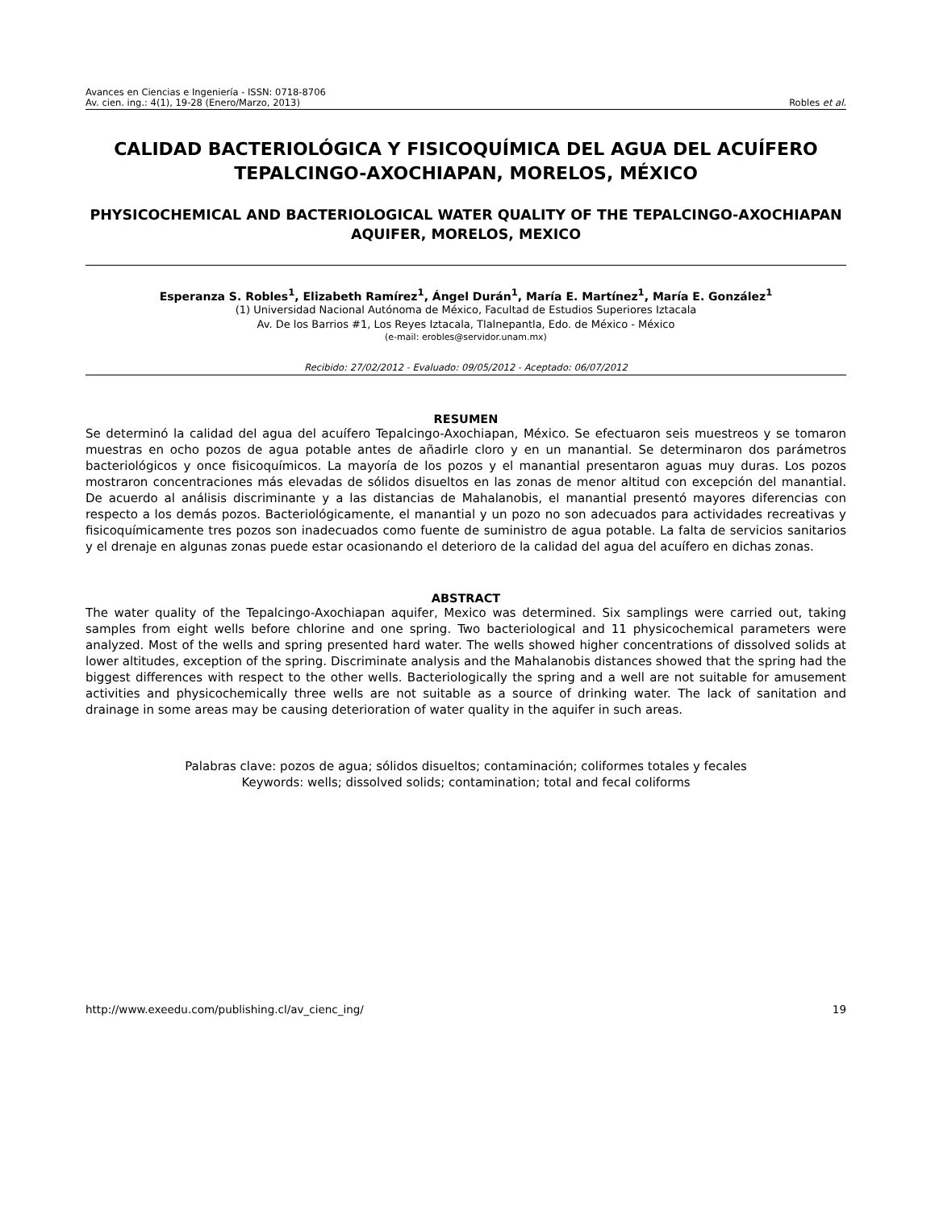Avances en Ciencias e Ingeniería - ISSN: 0718-8706
Av. cien. ing.: 4(1), 19-28 (Enero/Marzo, 2013) Robles et al.
CALIDAD BACTERIOLÓGICA Y FISICOQUÍMICA DEL AGUA DEL ACUÍFERO TEPALCINGO-AXOCHIAPAN, MORELOS, MÉXICO
PHYSICOCHEMICAL AND BACTERIOLOGICAL WATER QUALITY OF THE TEPALCINGO-AXOCHIAPAN AQUIFER, MORELOS, MEXICO
Esperanza S. Robles<sup>1</sup>, Elizabeth Ramírez<sup>1</sup>, Ángel Durán<sup>1</sup>, María E. Martínez<sup>1</sup>, María E. González<sup>1</sup>
(1) Universidad Nacional Autónoma de México, Facultad de Estudios Superiores Iztacala
Av. De los Barrios #1, Los Reyes Iztacala, Tlalnepantla, Edo. de México - México
(e-mail: erobles@servidor.unam.mx)
Recibido: 27/02/2012 - Evaluado: 09/05/2012 - Aceptado: 06/07/2012
RESUMEN
Se determinó la calidad del agua del acuífero Tepalcingo-Axochiapan, México. Se efectuaron seis muestreos y se tomaron muestras en ocho pozos de agua potable antes de añadirle cloro y en un manantial. Se determinaron dos parámetros bacteriológicos y once fisicoquímicos. La mayoría de los pozos y el manantial presentaron aguas muy duras. Los pozos mostraron concentraciones más elevadas de sólidos disueltos en las zonas de menor altitud con excepción del manantial. De acuerdo al análisis discriminante y a las distancias de Mahalanobis, el manantial presentó mayores diferencias con respecto a los demás pozos. Bacteriológicamente, el manantial y un pozo no son adecuados para actividades recreativas y fisicoquímicamente tres pozos son inadecuados como fuente de suministro de agua potable. La falta de servicios sanitarios y el drenaje en algunas zonas puede estar ocasionando el deterioro de la calidad del agua del acuífero en dichas zonas.
ABSTRACT
The water quality of the Tepalcingo-Axochiapan aquifer, Mexico was determined. Six samplings were carried out, taking samples from eight wells before chlorine and one spring. Two bacteriological and 11 physicochemical parameters were analyzed. Most of the wells and spring presented hard water. The wells showed higher concentrations of dissolved solids at lower altitudes, exception of the spring. Discriminate analysis and the Mahalanobis distances showed that the spring had the biggest differences with respect to the other wells. Bacteriologically the spring and a well are not suitable for amusement activities and physicochemically three wells are not suitable as a source of drinking water. The lack of sanitation and drainage in some areas may be causing deterioration of water quality in the aquifer in such areas.
Palabras clave: pozos de agua; sólidos disueltos; contaminación; coliformes totales y fecales
Keywords: wells; dissolved solids; contamination; total and fecal coliforms
http://www.exeedu.com/publishing.cl/av_cienc_ing/ 19